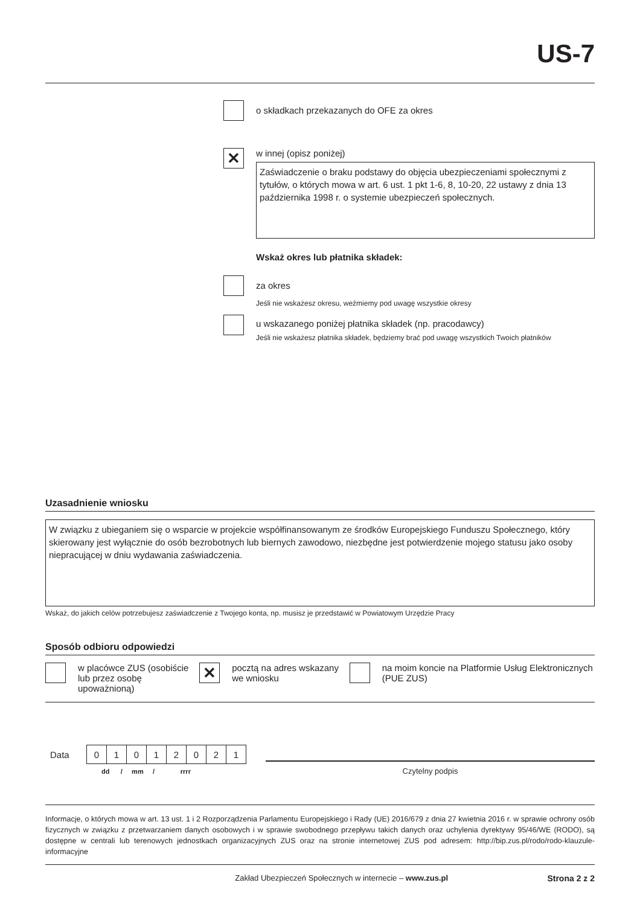US-7
o składkach przekazanych do OFE za okres
✕
w innej (opisz poniżej)
Zaświadczenie o braku podstawy do objęcia ubezpieczeniami społecznymi z tytułów, o których mowa w art. 6 ust. 1 pkt 1-6, 8, 10-20, 22 ustawy z dnia 13 października 1998 r. o systemie ubezpieczeń społecznych.
Wskaż okres lub płatnika składek:
za okres
Jeśli nie wskażesz okresu, weźmiemy pod uwagę wszystkie okresy
u wskazanego poniżej płatnika składek (np. pracodawcy)
Jeśli nie wskażesz płatnika składek, będziemy brać pod uwagę wszystkich Twoich płatników
Uzasadnienie wniosku
W związku z ubieganiem się o wsparcie w projekcie współfinansowanym ze środków Europejskiego Funduszu Społecznego, który skierowany jest wyłącznie do osób bezrobotnych lub biernych zawodowo, niezbędne jest potwierdzenie mojego statusu jako osoby niepracującej w dniu wydawania zaświadczenia.
Wskaż, do jakich celów potrzebujesz zaświadczenie z Twojego konta, np. musisz je przedstawić w Powiatowym Urzędzie Pracy
Sposób odbioru odpowiedzi
w placówce ZUS (osobiście lub przez osobę upoważnioną)
✕
pocztą na adres wskazany
we wniosku
na moim koncie na Platformie Usług Elektronicznych (PUE ZUS)
Data
| 0 | 1 | 0 | 1 | 2 | 0 | 2 | 1 |
dd / mm / rrrr
Czytelny podpis
Informacje, o których mowa w art. 13 ust. 1 i 2 Rozporządzenia Parlamentu Europejskiego i Rady (UE) 2016/679 z dnia 27 kwietnia 2016 r. w sprawie ochrony osób fizycznych w związku z przetwarzaniem danych osobowych i w sprawie swobodnego przepływu takich danych oraz uchylenia dyrektywy 95/46/WE (RODO), są dostępne w centrali lub terenowych jednostkach organizacyjnych ZUS oraz na stronie internetowej ZUS pod adresem: http://bip.zus.pl/rodo/rodo-klauzule-informacyjne
Zakład Ubezpieczeń Społecznych w internecie – www.zus.pl
Strona 2 z 2